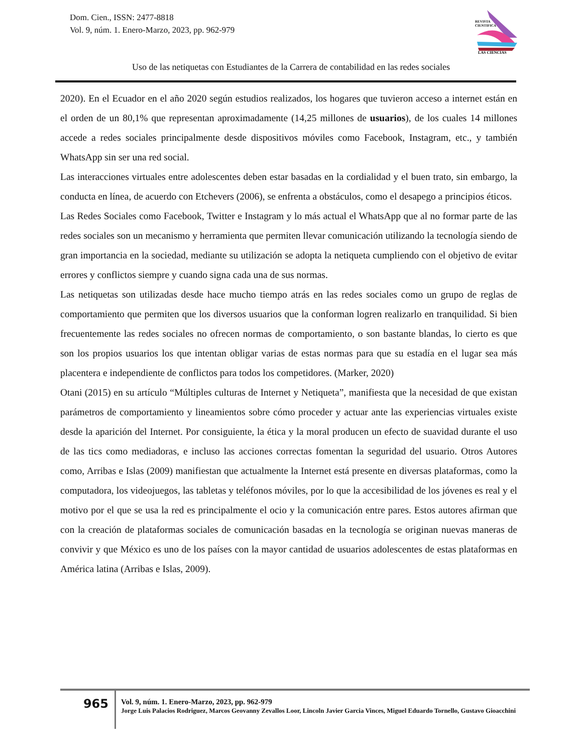Dom. Cien., ISSN: 2477-8818
Vol. 9, núm. 1. Enero-Marzo, 2023, pp. 962-979
REVISTA
CIENTIFICA
LAS CIENCIAS
Uso de las netiquetas con Estudiantes de la Carrera de contabilidad en las redes sociales
2020). En el Ecuador en el año 2020 según estudios realizados, los hogares que tuvieron acceso a internet están en el orden de un 80,1% que representan aproximadamente (14,25 millones de usuarios), de los cuales 14 millones accede a redes sociales principalmente desde dispositivos móviles como Facebook, Instagram, etc., y también WhatsApp sin ser una red social.
Las interacciones virtuales entre adolescentes deben estar basadas en la cordialidad y el buen trato, sin embargo, la conducta en línea, de acuerdo con Etchevers (2006), se enfrenta a obstáculos, como el desapego a principios éticos.
Las Redes Sociales como Facebook, Twitter e Instagram y lo más actual el WhatsApp que al no formar parte de las redes sociales son un mecanismo y herramienta que permiten llevar comunicación utilizando la tecnología siendo de gran importancia en la sociedad, mediante su utilización se adopta la netiqueta cumpliendo con el objetivo de evitar errores y conflictos siempre y cuando signa cada una de sus normas.
Las netiquetas son utilizadas desde hace mucho tiempo atrás en las redes sociales como un grupo de reglas de comportamiento que permiten que los diversos usuarios que la conforman logren realizarlo en tranquilidad. Si bien frecuentemente las redes sociales no ofrecen normas de comportamiento, o son bastante blandas, lo cierto es que son los propios usuarios los que intentan obligar varias de estas normas para que su estadía en el lugar sea más placentera e independiente de conflictos para todos los competidores. (Marker, 2020)
Otani (2015) en su artículo “Múltiples culturas de Internet y Netiqueta”, manifiesta que la necesidad de que existan parámetros de comportamiento y lineamientos sobre cómo proceder y actuar ante las experiencias virtuales existe desde la aparición del Internet. Por consiguiente, la ética y la moral producen un efecto de suavidad durante el uso de las tics como mediadoras, e incluso las acciones correctas fomentan la seguridad del usuario. Otros Autores como, Arribas e Islas (2009) manifiestan que actualmente la Internet está presente en diversas plataformas, como la computadora, los videojuegos, las tabletas y teléfonos móviles, por lo que la accesibilidad de los jóvenes es real y el motivo por el que se usa la red es principalmente el ocio y la comunicación entre pares. Estos autores afirman que con la creación de plataformas sociales de comunicación basadas en la tecnología se originan nuevas maneras de convivir y que México es uno de los países con la mayor cantidad de usuarios adolescentes de estas plataformas en América latina (Arribas e Islas, 2009).
965
Vol. 9, núm. 1. Enero-Marzo, 2023, pp. 962-979
Jorge Luis Palacios Rodriguez, Marcos Geovanny Zevallos Loor, Lincoln Javier Garcia Vinces, Miguel Eduardo Tornello, Gustavo Gioacchini